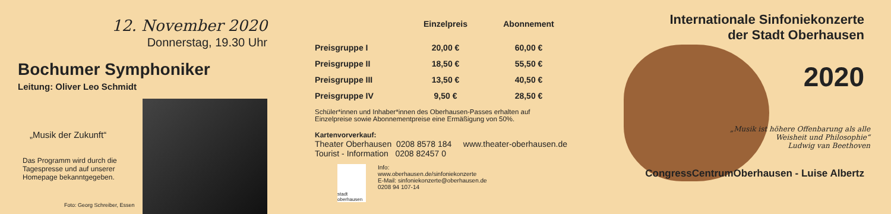12. November 2020
Donnerstag, 19.30 Uhr
Bochumer Symphoniker
Leitung: Oliver Leo Schmidt
„Musik der Zukunft“
Das Programm wird durch die Tagespresse und auf unserer Homepage bekanntgegeben.
Foto: Georg Schreiber, Essen
| | Einzelpreis | Abonnement |
| --- | --- | --- |
| Preisgruppe I | 20,00 € | 60,00 € |
| Preisgruppe II | 18,50 € | 55,50 € |
| Preisgruppe III | 13,50 € | 40,50 € |
| Preisgruppe IV | 9,50 € | 28,50 € |
Schüler*innen und Inhaber*innen des Oberhausen-Passes erhalten auf
Einzelpreise sowie Abonnementpreise eine Ermäßigung von 50%.
Kartenvorverkauf:
Theater Oberhausen 0208 8578 184 www.theater-oberhausen.de
Tourist - Information 0208 82457 0
stadt oberhausen
Info:
www.oberhausen.de/sinfoniekonzerte
E-Mail: sinfoniekonzerte@oberhausen.de
0208 94 107-14
Internationale Sinfoniekonzerte
der Stadt Oberhausen
2020
„Musik ist höhere Offenbarung als alle
Weisheit und Philosophie“
Ludwig van Beethoven
CongressCentrumOberhausen - Luise Albertz